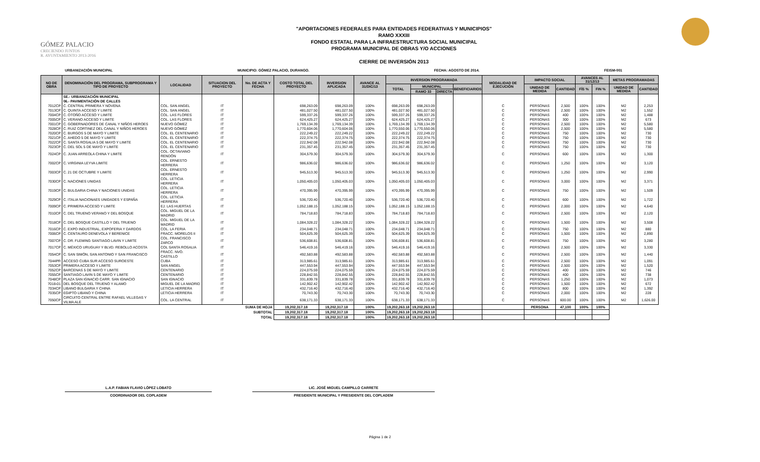GÓMEZ PALACIO
CRECIENDO JUNTOS
R. AYUNTAMIENTO 2013-2016
"APORTACIONES FEDERALES PARA ENTIDADES FEDERATIVAS Y MUNICIPIOS"
RAMO XXXIII
FONDO ESTATAL PARA LA INFRAESTRUCTURA SOCIAL MUNICIPAL
PROGRAMA MUNICIPAL DE OBRAS Y/O ACCIONES
CIERRE DE INVERSIÓN 2013
URBANIZACIÓN MUNICIPAL MUNICIPIO: GÓMEZ PALACIO, DURANGO. FECHA: AGOSTO DE 2014. FEISM-001
| NO DE OBRA | DENOMINACIÓN DEL PROGRAMA, SUBPROGRAMA Y TIPO DE PROYECTO | LOCALIDAD | SITUACION DEL PROYECTO | No. DE ACTA Y FECHA | COSTO TOTAL DEL PROYECTO | INVERSION APLICADA | AVANCE AL 31/DIC/13 | INVERSION PROGRAMADA | | | | MODALIDAD DE EJECUCIÓN | IMPACTO SOCIAL | | AVANCES AL 31/12/13 | | METAS PROGRAMADAS | |
| --- | --- | --- | --- | --- | --- | --- | --- | --- | --- | --- | --- | --- | --- | --- | --- | --- | --- | --- |
| | | | | | | | | TOTAL | MUNICIPAL | | BENEFICIARIOS | | UNIDAD DE MEDIDA | CANTIDAD | FÍS % | FIN % | UNIDAD DE MEDIDA | CANTIDAD |
| | | | | | | | | | RAMO 33 | DIRECTA | | | | | | | | |
| | SE.- URBANIZACIÓN MUNICIPAL | | | | | | | | | | | | | | | | | |
| | 06.- PAVIMENTACIÓN DE CALLES | | | | | | | | | | | | | | | | | |
| 7012CP | C. CENTRAL PRIMERA Y NOVENA | COL. SAN ANGEL | IT | | 698,263.09 | 698,263.09 | 100% | 698,263.09 | 698,263.09 | | | C | PERSONAS | 2,500 | 100% | 100% | M2 | 2,253 |
| 7013CP | C. QUINTA ACCESO Y LIMITE | COL. SAN ANGEL | IT | | 481,027.50 | 481,027.50 | 100% | 481,027.50 | 481,027.50 | | | C | PERSONAS | 2,500 | 100% | 100% | M2 | 1,552 |
| 7004CP | C. OTOÑO ACCESO Y LIMITE | COL. LAS FLORES | IT | | 599,337.26 | 599,337.26 | 100% | 599,337.26 | 599,337.26 | | | C | PERSONAS | 400 | 100% | 100% | M2 | 1,488 |
| 7005CP | C. VERANO ACCESO Y LIMITE | COL. LAS FLORES | IT | | 624,425.27 | 624,425.27 | 100% | 624,425.27 | 624,425.27 | | | C | PERSONAS | 300 | 100% | 100% | M2 | 673 |
| 7001CP | C. GOBERNADORES DE CANAL Y NIÑOS HEROES | NUEVO GÓMEZ | IT | | 1,769,134.39 | 1,769,134.39 | 100% | 1,769,134.39 | 1,769,134.39 | | | C | PERSONAS | 2,500 | 100% | 100% | M2 | 5,580 |
| 7028CP | C. RUIZ CORTINEZ DEL CANAL Y NIÑOS HEROES | NUEVO GÓMEZ | IT | | 1,770,604.06 | 1,770,604.06 | 100% | 1,770,550.06 | 1,770,550.06 | | | C | PERSONAS | 2,500 | 100% | 100% | M2 | 5,580 |
| 7020CP | C. BURGOS 5 DE MAYO Y LIMITE | COL. EL CENTENARIO | IT | | 222,249.22 | 222,249.22 | 100% | 222,249.22 | 222,249.22 | | | C | PERSONAS | 750 | 100% | 100% | M2 | 730 |
| 7021CP | C. AHEDO 5 DE MAYO Y LIMITE | COL. EL CENTENARIO | IT | | 222,374.75 | 222,374.75 | 100% | 222,374.75 | 222,374.75 | | | C | PERSONAS | 750 | 100% | 100% | M2 | 730 |
| 7022CP | C. SANTA ROSALIA 5 DE MAYO Y LIMITE | COL. EL CENTENARIO | IT | | 222,942.08 | 222,942.08 | 100% | 222,942.08 | 222,942.08 | | | C | PERSONAS | 750 | 100% | 100% | M2 | 730 |
| 7023CP | C. DEL SOL 5 DE MAYO Y LIMITE | COL. EL CENTENARIO | IT | | 231,357.45 | 231,357.45 | 100% | 231,357.45 | 231,357.45 | | | C | PERSONAS | 750 | 100% | 100% | M2 | 730 |
| 7024CP | C. JUAN ARREOLA CHINA Y LIMITE | COL. OCTAVIANO RENDÓN | IT | | 304,579.30 | 304,579.30 | 100% | 304,579.30 | 304,579.30 | | | C | PERSONAS | 600 | 100% | 100% | M2 | 1,300 |
| 7002CP | C. VIRGINIA LEYVA LIMITE | COL. ERNESTO HERRERA | IT | | 986,636.02 | 986,636.02 | 100% | 986,636.02 | 986,636.02 | | | C | PERSONAS | 1,250 | 100% | 100% | M2 | 3,120 |
| 7003CP | C. 21 DE OCTUBRE Y LIMITE | COL. ERNESTO HERRERA | IT | | 945,513.30 | 945,513.30 | 100% | 945,513.30 | 945,513.30 | | | C | PERSONAS | 1,250 | 100% | 100% | M2 | 2,990 |
| 7030CP | C. NACIONES UNIDAS | COL. LETICIA HERRERA | IT | | 1,050,405.03 | 1,050,405.03 | 100% | 1,050,405.03 | 1,050,405.03 | | | C | PERSONAS | 3,000 | 100% | 100% | M2 | 3,371 |
| 7019CP | C. BULGARIA CHINA Y NACIONES UNIDAS | COL. LETICIA HERRERA | IT | | 470,395.99 | 470,395.99 | 100% | 470,395.99 | 470,395.99 | | | C | PERSONAS | 750 | 100% | 100% | M2 | 1,509 |
| 7029CP | C. ITALIA NACIONAES UNIDADES Y ESPAÑA | COL. LETICIA HERRERA | IT | | 536,720.40 | 536,720.40 | 100% | 536,720.40 | 536,720.40 | | | C | PERSONAS | 600 | 100% | 100% | M2 | 1,722 |
| 7009CP | C. PRIMERA ACCESO Y LIMITE | EJ. LAS HUERTAS | IT | | 1,052,188.15 | 1,052,188.15 | 100% | 1,052,188.15 | 1,052,188.15 | | | C | PERSONAS | 2,000 | 100% | 100% | M2 | 4,640 |
| 7010CP | C. DEL TRUENO VERANO Y DEL BOSQUE | COL. MIGUEL DE LA MADRID | IT | | 784,718.83 | 784,718.83 | 100% | 784,718.83 | 784,718.83 | | | C | PERSONAS | 2,500 | 100% | 100% | M2 | 2,120 |
| 7018CP | C. DEL BOSQUE CASTILLO Y DEL TRUENO | COL. MIGUEL DE LA MADRID | IT | | 1,084,328.22 | 1,084,328.22 | 100% | 1,084,328.22 | 1,084,328.22 | | | C | PERSONAS | 1,500 | 100% | 100% | M2 | 3,508 |
| 7016CP | C. EXPO INDUSTRIAL, EXPOFERIA Y DARDOS | COL. LA FERIA | IT | | 234,048.71 | 234,048.71 | 100% | 234,048.71 | 234,048.71 | | | C | PERSONAS | 750 | 100% | 100% | M2 | 880 |
| 7006CP | C. CENTAURO DENEVOLA Y BERENICE | FRACC. MORELOS II | IT | | 504,625.39 | 504,625.39 | 100% | 504,625.39 | 504,625.39 | | | C | PERSONAS | 1,500 | 100% | 100% | M2 | 2,890 |
| 7007CP | C. DR. FLEMING SANTIAGO LAVIN Y LIMITE | COL. FRANCISCO ZARCO | IT | | 536,608.81 | 536,608.81 | 100% | 536,608.81 | 536,608.81 | | | C | PERSONAS | 750 | 100% | 100% | M2 | 3,280 |
| 7017CP | C. MÉXICO URUGUAY Y BLVD. REBOLLO ACOSTA | COL SANTA ROSALIA | IT | | 546,419.16 | 546,419.16 | 100% | 546,419.16 | 546,419.16 | | | C | PERSONAS | 2,500 | 100% | 100% | M2 | 3,330 |
| 7054CP | C. SAN SIMÓN, SAN ANTONIO Y SAN FRANCISCO | FRACC. NVO. CASTILLO | IT | | 492,583.88 | 492,583.88 | 100% | 492,583.88 | 492,583.88 | | | C | PERSONAS | 2,500 | 100% | 100% | M2 | 1,440 |
| 7044PR | ACCESO CUBA SUR ACCESO SUROESTE | CUBA | IT | | 313,985.61 | 313,985.61 | 100% | 313,985.61 | 313,985.61 | | | C | PERSONAS | 2,500 | 100% | 100% | M2 | 1,091 |
| 7053CP | PRIMERA ACCESO Y LIMITE | SAN ANGEL | IT | | 447,553.94 | 447,553.94 | 100% | 447,553.94 | 447,553.94 | | | C | PERSONAS | 2,500 | 100% | 100% | M2 | 1,520 |
| 7052CP | BARCENAS 5 DE MAYO Y LIMITE | CENTENARIO | IT | | 224,075.59 | 224,075.59 | 100% | 224,075.59 | 224,075.59 | | | C | PERSONAS | 400 | 100% | 100% | M2 | 746 |
| 7055CP | SANTIAGO LAVIN 5 DE MAYO Y LIMITE | CENTENARIO | IT | | 228,842.55 | 228,842.55 | 100% | 228,842.55 | 228,842.55 | | | C | PERSONAS | 400 | 100% | 100% | M2 | 738 |
| 7048CP | PLAZA SAN IGNACIO CARR. SAN IGNACIO | SAN IGNACIO | IT | | 331,839.78 | 331,839.78 | 100% | 331,839.78 | 331,839.78 | | | C | PERSONAS | 1,250 | 100% | 100% | M2 | 1,073 |
| 7018-01 | DEL BOSQUE DEL TRUENO Y ALAMO | MIGUEL DE LA MADRID | IT | | 142,902.42 | 142,902.42 | 100% | 142,902.42 | 142,902.42 | | | C | PERSONAS | 1,500 | 100% | 100% | M2 | 672 |
| 7034CP | LIBANO BULGARIA Y CHINA | LETICIA HERRERA | IT | | 432,716.40 | 432,716.40 | 100% | 432,716.40 | 432,716.40 | | | C | PERSONAS | 800 | 100% | 100% | M2 | 1,392 |
| 7035CP | EGIPTO LIBANO Y CHINA | LETICIA HERRERA | IT | | 70,743.30 | 70,743.30 | 100% | 70,743.30 | 70,743.30 | | | C | PERSONAS | 2,000 | 100% | 100% | M2 | 228 |
| 7050CP | CIRCUITO CENTRAL ENTRE RAFAEL VILLEGAS Y VILMA ALE | COL. LA CENTRAL | IT | | 638,171.33 | 638,171.33 | 100% | 638,171.33 | 638,171.33 | | | C | PERSONAS | 600.00 | 100% | 100% | M2 | 1,626.00 |
| SUMA DE HOJA | | | | | 19,202,317.18 | 19,202,317.18 | 100% | 19,202,263.18 | 19,202,263.18 | | | | PERSONA | 47,100 | 100% | 100% | | |
| SUBTOTAL | | | | | 19,202,317.18 | 19,202,317.18 | 100% | 19,202,263.18 | 19,202,263.18 | | | | | | | | | |
| TOTAL | | | | | 19,202,317.18 | 19,202,317.18 | 100% | 19,202,263.18 | 19,202,263.18 | | | | | | | | | |
L.A.P. FABIAN FLAVIO LÓPEZ LOBATO
COORDINADOR DEL COPLADEM
LIC. JOSÉ MIGUEL CAMPILLO CARRETE
PRESIDENTE MUNICIPAL Y PRESIDENTE DEL COPLADEM
Página 1 de 2